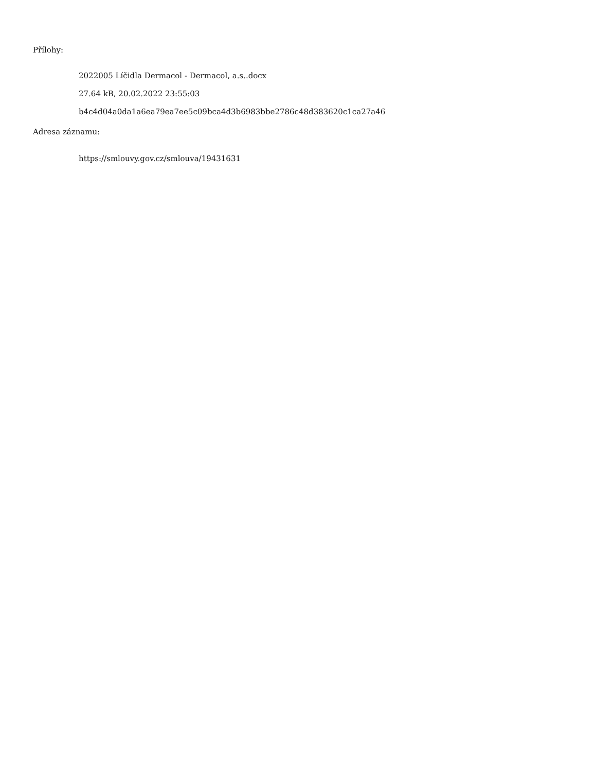Přílohy:
2022005 Líčidla Dermacol - Dermacol, a.s..docx
27.64 kB, 20.02.2022 23:55:03
b4c4d04a0da1a6ea79ea7ee5c09bca4d3b6983bbe2786c48d383620c1ca27a46
Adresa záznamu:
https://smlouvy.gov.cz/smlouva/19431631